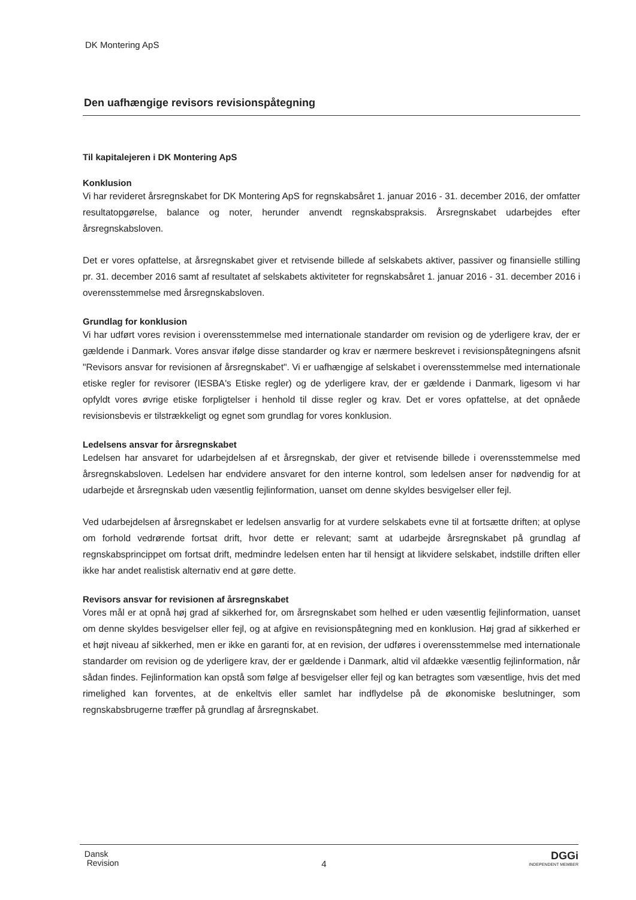DK Montering ApS
Den uafhængige revisors revisionspåtegning
Til kapitalejeren i DK Montering ApS
Konklusion
Vi har revideret årsregnskabet for DK Montering ApS for regnskabsåret 1. januar 2016 - 31. december 2016, der omfatter resultatopgørelse, balance og noter, herunder anvendt regnskabspraksis. Årsregnskabet udarbejdes efter årsregnskabsloven.
Det er vores opfattelse, at årsregnskabet giver et retvisende billede af selskabets aktiver, passiver og finansielle stilling pr. 31. december 2016 samt af resultatet af selskabets aktiviteter for regnskabsåret 1. januar 2016 - 31. december 2016 i overensstemmelse med årsregnskabsloven.
Grundlag for konklusion
Vi har udført vores revision i overensstemmelse med internationale standarder om revision og de yderligere krav, der er gældende i Danmark. Vores ansvar ifølge disse standarder og krav er nærmere beskrevet i revisionspåtegningens afsnit "Revisors ansvar for revisionen af årsregnskabet". Vi er uafhængige af selskabet i overensstemmelse med internationale etiske regler for revisorer (IESBA's Etiske regler) og de yderligere krav, der er gældende i Danmark, ligesom vi har opfyldt vores øvrige etiske forpligtelser i henhold til disse regler og krav. Det er vores opfattelse, at det opnåede revisionsbevis er tilstrækkeligt og egnet som grundlag for vores konklusion.
Ledelsens ansvar for årsregnskabet
Ledelsen har ansvaret for udarbejdelsen af et årsregnskab, der giver et retvisende billede i overensstemmelse med årsregnskabsloven. Ledelsen har endvidere ansvaret for den interne kontrol, som ledelsen anser for nødvendig for at udarbejde et årsregnskab uden væsentlig fejlinformation, uanset om denne skyldes besvigelser eller fejl.
Ved udarbejdelsen af årsregnskabet er ledelsen ansvarlig for at vurdere selskabets evne til at fortsætte driften; at oplyse om forhold vedrørende fortsat drift, hvor dette er relevant; samt at udarbejde årsregnskabet på grundlag af regnskabsprincippet om fortsat drift, medmindre ledelsen enten har til hensigt at likvidere selskabet, indstille driften eller ikke har andet realistisk alternativ end at gøre dette.
Revisors ansvar for revisionen af årsregnskabet
Vores mål er at opnå høj grad af sikkerhed for, om årsregnskabet som helhed er uden væsentlig fejlinformation, uanset om denne skyldes besvigelser eller fejl, og at afgive en revisionspåtegning med en konklusion. Høj grad af sikkerhed er et højt niveau af sikkerhed, men er ikke en garanti for, at en revision, der udføres i overensstemmelse med internationale standarder om revision og de yderligere krav, der er gældende i Danmark, altid vil afdække væsentlig fejlinformation, når sådan findes. Fejlinformation kan opstå som følge af besvigelser eller fejl og kan betragtes som væsentlige, hvis det med rimelighed kan forventes, at de enkeltvis eller samlet har indflydelse på de økonomiske beslutninger, som regnskabsbrugerne træffer på grundlag af årsregnskabet.
Dansk
Revision
4
DGGi
INDEPENDENT MEMBER